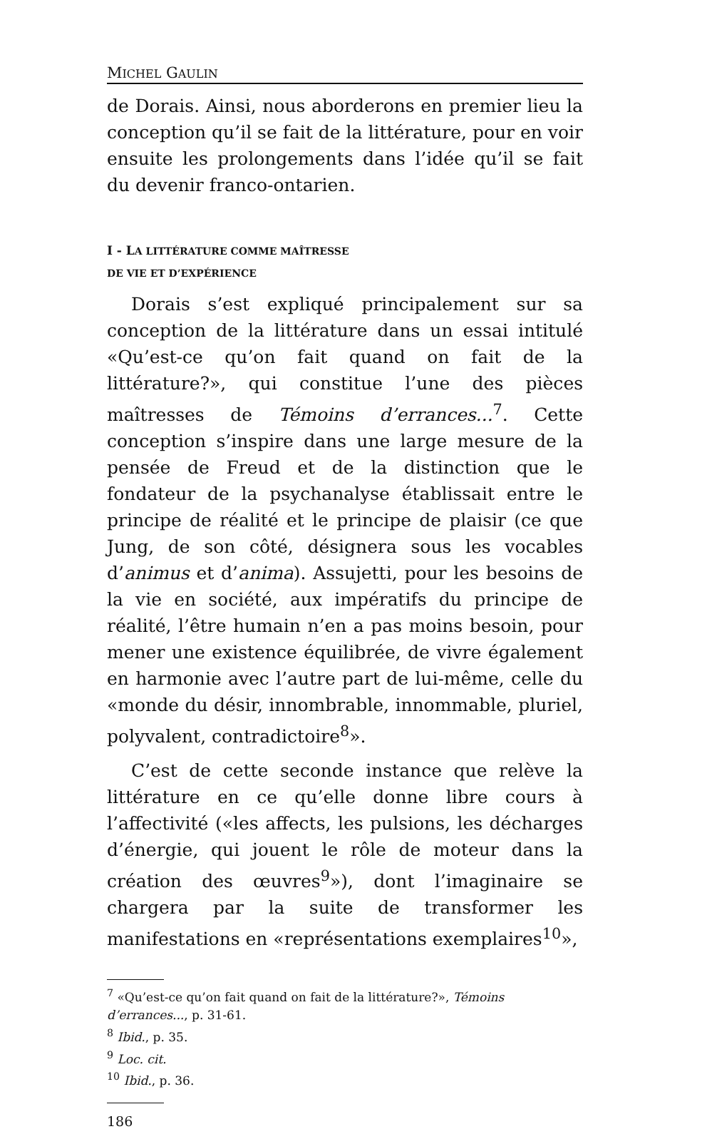MICHEL GAULIN
de Dorais. Ainsi, nous aborderons en premier lieu la conception qu’il se fait de la littérature, pour en voir ensuite les prolongements dans l’idée qu’il se fait du devenir franco-ontarien.
I - LA LITTÉRATURE COMME MAÎTRESSE
DE VIE ET D’EXPÉRIENCE
Dorais s’est expliqué principalement sur sa conception de la littérature dans un essai intitulé «Qu’est-ce qu’on fait quand on fait de la littérature?», qui constitue l’une des pièces maîtresses de Témoins d’errances...<sup>7</sup>. Cette conception s’inspire dans une large mesure de la pensée de Freud et de la distinction que le fondateur de la psychanalyse établissait entre le principe de réalité et le principe de plaisir (ce que Jung, de son côté, désignera sous les vocables d’animus et d’anima). Assujetti, pour les besoins de la vie en société, aux impératifs du principe de réalité, l’être humain n’en a pas moins besoin, pour mener une existence équilibrée, de vivre également en harmonie avec l’autre part de lui-même, celle du «monde du désir, innombrable, innommable, pluriel, polyvalent, contradictoire<sup>8</sup>».
C’est de cette seconde instance que relève la littérature en ce qu’elle donne libre cours à l’affectivité («les affects, les pulsions, les décharges d’énergie, qui jouent le rôle de moteur dans la création des œuvres<sup>9</sup>»), dont l’imaginaire se chargera par la suite de transformer les manifestations en «représentations exemplaires<sup>10</sup>»,
<sup>7</sup> «Qu’est-ce qu’on fait quand on fait de la littérature?», Témoins d’errances..., p. 31-61.
<sup>8</sup> Ibid., p. 35.
<sup>9</sup> Loc. cit.
<sup>10</sup> Ibid., p. 36.
186